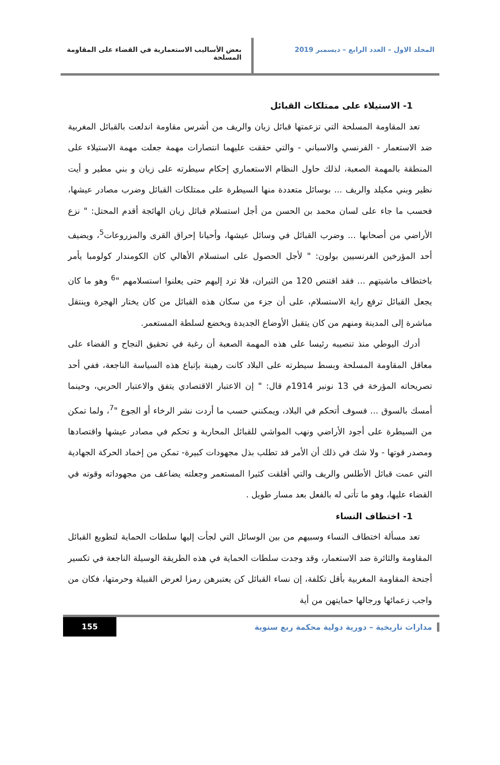المجلد الاول – العدد الرابع – ديسمبر 2019
بعض الأساليب الاستعمارية في القضاء على المقاومة المسلحة
1- الاستيلاء على ممتلكات القبائل
تعد المقاومة المسلحة التي تزعمتها قبائل زيان والريف من أشرس مقاومة اندلعت بالقبائل المغربية ضد الاستعمار - الفرنسي والاسباني - والتي حققت عليهما انتصارات مهمة جعلت مهمة الاستيلاء على المنطقة بالمهمة الصعبة، لذلك حاول النظام الاستعماري إحكام سيطرته على زيان و بني مطير و أيت نظير وبني مكيلد والريف ... بوسائل متعددة منها السيطرة على ممتلكات القبائل وضرب مصادر عيشها، فحسب ما جاء على لسان محمد بن الحسن من أجل استسلام قبائل زيان الهائجة أقدم المحتل: " نزع الأراضي من أصحابها ... وضرب القبائل في وسائل عيشها، وأحيانا إحراق القرى والمزروعات<sup>5</sup>، ويضيف أحد المؤرخين الفرنسيين بولون: " لأجل الحصول على استسلام الأهالي كان الكومندار كولومبا يأمر باختطاف ماشيتهم ... فقد اقتنص 120 من الثيران، فلا ترد إليهم حتى يعلنوا استسلامهم "<sup>6</sup> وهو ما كان يجعل القبائل ترفع راية الاستسلام، على أن جزء من سكان هذه القبائل من كان يختار الهجرة وينتقل مباشرة إلى المدينة ومنهم من كان يتقبل الأوضاع الجديدة ويخضع لسلطة المستعمر.
أدرك اليوطي منذ تنصيبه رئيسا على هذه المهمة الصعبة أن رغبة في تحقيق النجاح و القضاء على معاقل المقاومة المسلحة وبسط سيطرته على البلاد كانت رهينة بإتباع هذه السياسة الناجعة، ففي أحد تصريحاته المؤرخة في 13 نونبر 1914م قال: " إن الاعتبار الاقتصادي يتفق والاعتبار الحربي، وحينما أمسك بالسوق ... فسوف أتحكم في البلاد، ويمكنني حسب ما أردت نشر الرخاء أو الجوع "<sup>7</sup>، ولما تمكن من السيطرة على أجود الأراضي ونهب المواشي للقبائل المحاربة و تحكم في مصادر عيشها واقتصادها ومصدر قوتها - ولا شك في ذلك أن الأمر قد تطلب بذل مجهودات كبيرة- تمكن من إخماد الحركة الجهادية التي عمت قبائل الأطلس والريف والتي أقلقت كثيرا المستعمر وجعلته يضاعف من مجهوداته وقوته في القضاء عليها، وهو ما تأتى له بالفعل بعد مسار طويل .
1- اختطاف النساء
تعد مسألة اختطاف النساء وسبيهم من بين الوسائل التي لجأت إليها سلطات الحماية لتطويع القبائل المقاومة والثائرة ضد الاستعمار، وقد وجدت سلطات الحماية في هذه الطريقة الوسيلة الناجعة في تكسير أجنحة المقاومة المغربية بأقل تكلفة، إن نساء القبائل كن يعتبرهن رمزا لعرض القبيلة وحرمتها، فكان من واجب زعمائها ورجالها حمايتهن من أية
مدارات تاريخية – دورية دولية محكمة ربع سنوية
155